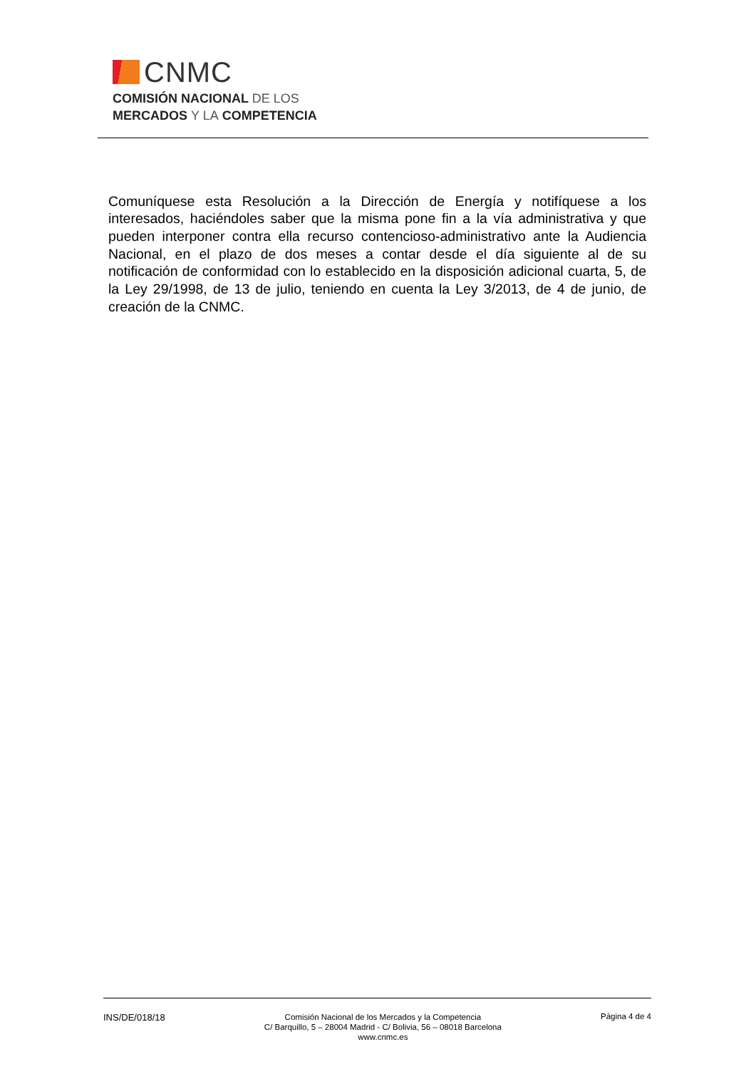CNMC
COMISIÓN NACIONAL DE LOS
MERCADOS Y LA COMPETENCIA
Comuníquese esta Resolución a la Dirección de Energía y notifíquese a los interesados, haciéndoles saber que la misma pone fin a la vía administrativa y que pueden interponer contra ella recurso contencioso-administrativo ante la Audiencia Nacional, en el plazo de dos meses a contar desde el día siguiente al de su notificación de conformidad con lo establecido en la disposición adicional cuarta, 5, de la Ley 29/1998, de 13 de julio, teniendo en cuenta la Ley 3/2013, de 4 de junio, de creación de la CNMC.
INS/DE/018/18
Comisión Nacional de los Mercados y la Competencia
C/ Barquillo, 5 – 28004 Madrid - C/ Bolivia, 56 – 08018 Barcelona
www.cnmc.es
Página 4 de 4